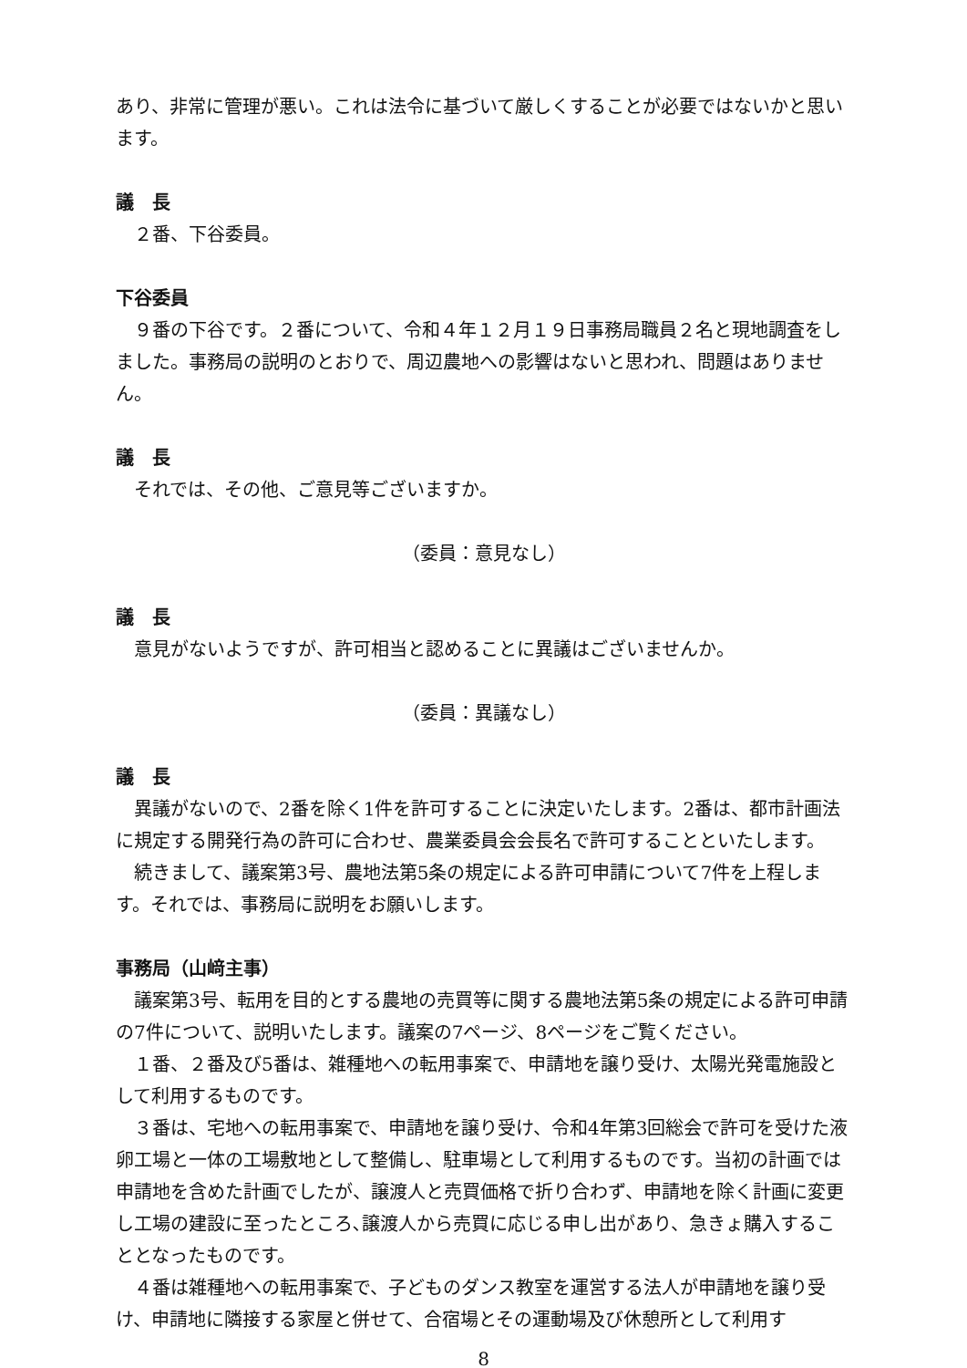あり、非常に管理が悪い。これは法令に基づいて厳しくすることが必要ではないかと思います。
議　長
２番、下谷委員。
下谷委員
９番の下谷です。２番について、令和４年１２月１９日事務局職員２名と現地調査をしました。事務局の説明のとおりで、周辺農地への影響はないと思われ、問題はありません。
議　長
それでは、その他、ご意見等ございますか。
（委員：意見なし）
議　長
意見がないようですが、許可相当と認めることに異議はございませんか。
（委員：異議なし）
議　長
異議がないので、2番を除く1件を許可することに決定いたします。2番は、都市計画法に規定する開発行為の許可に合わせ、農業委員会会長名で許可することといたします。
続きまして、議案第3号、農地法第5条の規定による許可申請について7件を上程します。それでは、事務局に説明をお願いします。
事務局（山﨑主事）
議案第3号、転用を目的とする農地の売買等に関する農地法第5条の規定による許可申請の7件について、説明いたします。議案の7ページ、8ページをご覧ください。
１番、２番及び5番は、雑種地への転用事案で、申請地を譲り受け、太陽光発電施設として利用するものです。
３番は、宅地への転用事案で、申請地を譲り受け、令和4年第3回総会で許可を受けた液卵工場と一体の工場敷地として整備し、駐車場として利用するものです。当初の計画では申請地を含めた計画でしたが、譲渡人と売買価格で折り合わず、申請地を除く計画に変更し工場の建設に至ったところ､譲渡人から売買に応じる申し出があり、急きょ購入することとなったものです。
４番は雑種地への転用事案で、子どものダンス教室を運営する法人が申請地を譲り受け、申請地に隣接する家屋と併せて、合宿場とその運動場及び休憩所として利用す
8